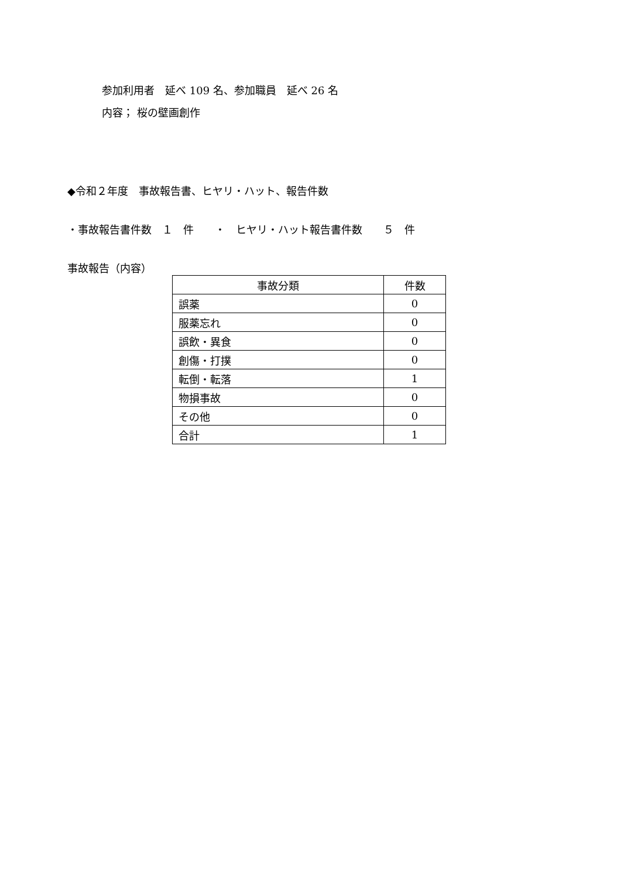参加利用者　延べ 109 名、参加職員　延べ 26 名
内容； 桜の壁画創作
◆令和２年度　事故報告書、ヒヤリ・ハット、報告件数
・事故報告書件数　１　件　　・　ヒヤリ・ハット報告書件数　　５　件
事故報告（内容）
| 事故分類 | 件数 |
| --- | --- |
| 誤薬 | 0 |
| 服薬忘れ | 0 |
| 誤飲・異食 | 0 |
| 創傷・打撲 | 0 |
| 転倒・転落 | 1 |
| 物損事故 | 0 |
| その他 | 0 |
| 合計 | 1 |